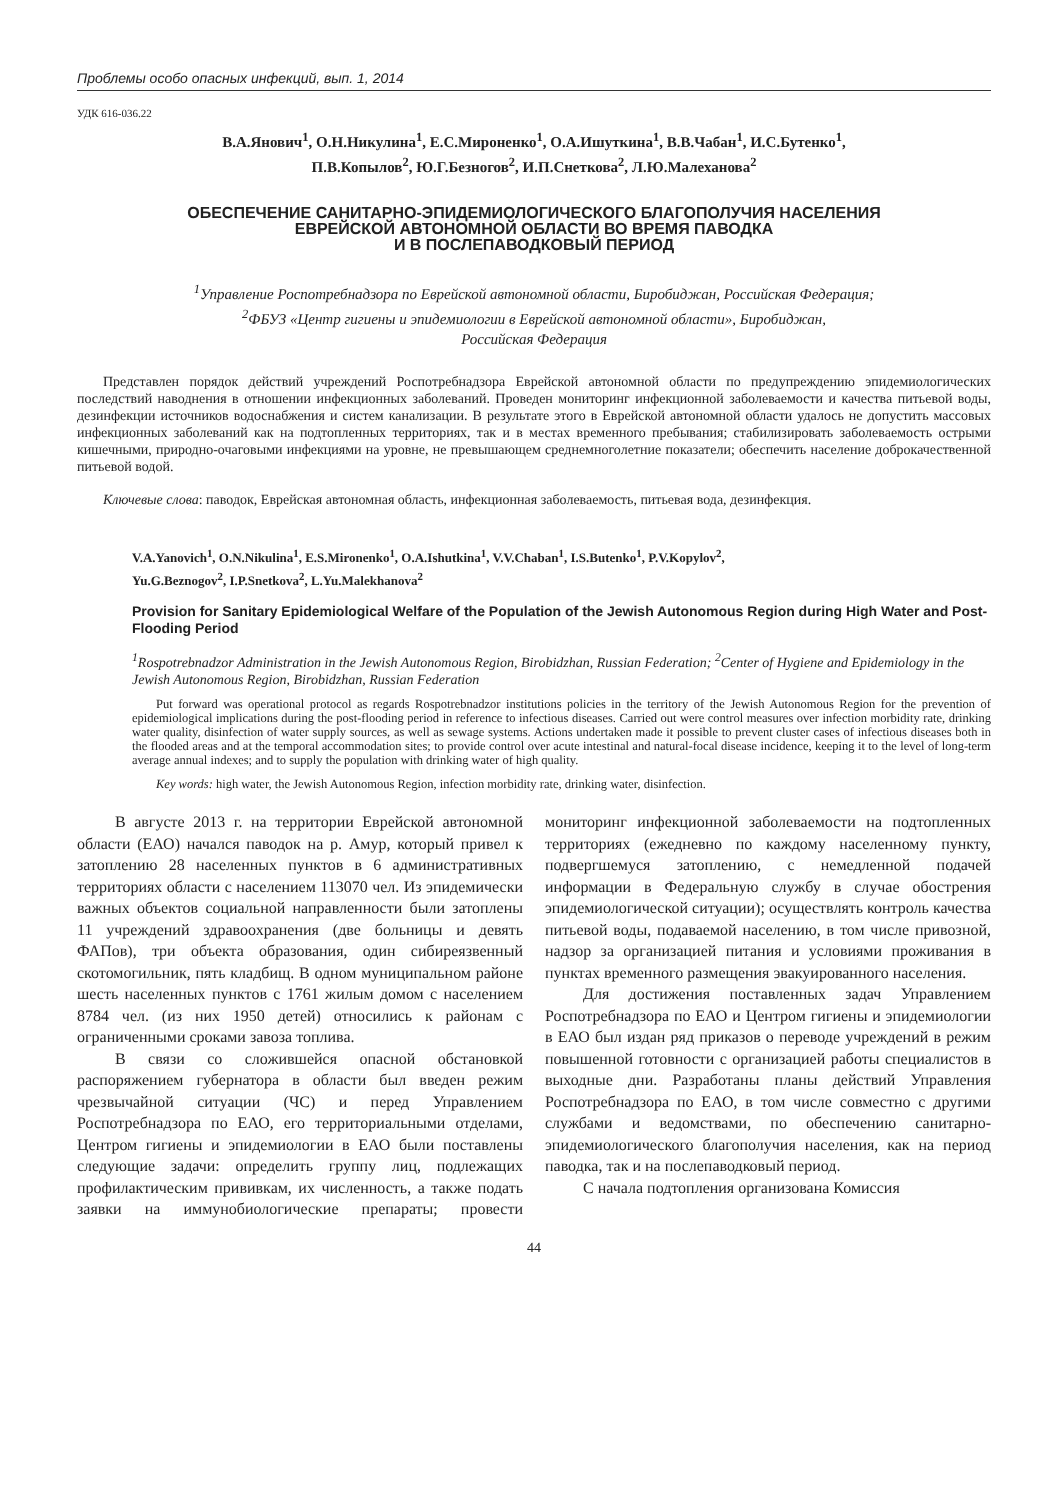Проблемы особо опасных инфекций, вып. 1, 2014
УДК 616-036.22
В.А.Янович<sup>1</sup>, О.Н.Никулина<sup>1</sup>, Е.С.Мироненко<sup>1</sup>, О.А.Ишуткина<sup>1</sup>, В.В.Чабан<sup>1</sup>, И.С.Бутенко<sup>1</sup>,
П.В.Копылов<sup>2</sup>, Ю.Г.Безногов<sup>2</sup>, И.П.Снеткова<sup>2</sup>, Л.Ю.Малеханова<sup>2</sup>
ОБЕСПЕЧЕНИЕ САНИТАРНО-ЭПИДЕМИОЛОГИЧЕСКОГО БЛАГОПОЛУЧИЯ НАСЕЛЕНИЯ
ЕВРЕЙСКОЙ АВТОНОМНОЙ ОБЛАСТИ ВО ВРЕМЯ ПАВОДКА
И В ПОСЛЕПАВОДКОВЫЙ ПЕРИОД
<sup>1</sup> Управление Роспотребнадзора по Еврейской автономной области, Биробиджан, Российская Федерация;
<sup>2</sup> ФБУЗ «Центр гигиены и эпидемиологии в Еврейской автономной области», Биробиджан,
Российская Федерация
Представлен порядок действий учреждений Роспотребнадзора Еврейской автономной области по предупреждению эпидемиологических последствий наводнения в отношении инфекционных заболеваний. Проведен мониторинг инфекционной заболеваемости и качества питьевой воды, дезинфекции источников водоснабжения и систем канализации. В результате этого в Еврейской автономной области удалось не допустить массовых инфекционных заболеваний как на подтопленных территориях, так и в местах временного пребывания; стабилизировать заболеваемость острыми кишечными, природно-очаговыми инфекциями на уровне, не превышающем среднемноголетние показатели; обеспечить население доброкачественной питьевой водой.
Ключевые слова: паводок, Еврейская автономная область, инфекционная заболеваемость, питьевая вода, дезинфекция.
V.A.Yanovich<sup>1</sup>, O.N.Nikulina<sup>1</sup>, E.S.Mironenko<sup>1</sup>, O.A.Ishutkina<sup>1</sup>, V.V.Chaban<sup>1</sup>, I.S.Butenko<sup>1</sup>, P.V.Kopylov<sup>2</sup>,
Yu.G.Beznogov<sup>2</sup>, I.P.Snetkova<sup>2</sup>, L.Yu.Malekhanova<sup>2</sup>
Provision for Sanitary Epidemiological Welfare of the Population of the Jewish Autonomous Region during High Water and Post-Flooding Period
<sup>1</sup> Rospotrebnadzor Administration in the Jewish Autonomous Region, Birobidzhan, Russian Federation; <sup>2</sup>Center of Hygiene and Epidemiology in the Jewish Autonomous Region, Birobidzhan, Russian Federation
Put forward was operational protocol as regards Rospotrebnadzor institutions policies in the territory of the Jewish Autonomous Region for the prevention of epidemiological implications during the post-flooding period in reference to infectious diseases. Carried out were control measures over infection morbidity rate, drinking water quality, disinfection of water supply sources, as well as sewage systems. Actions undertaken made it possible to prevent cluster cases of infectious diseases both in the flooded areas and at the temporal accommodation sites; to provide control over acute intestinal and natural-focal disease incidence, keeping it to the level of long-term average annual indexes; and to supply the population with drinking water of high quality.
Key words: high water, the Jewish Autonomous Region, infection morbidity rate, drinking water, disinfection.
В августе 2013 г. на территории Еврейской автономной области (ЕАО) начался паводок на р. Амур, который привел к затоплению 28 населенных пунктов в 6 административных территориях области с населением 113070 чел. Из эпидемически важных объектов социальной направленности были затоплены 11 учреждений здравоохранения (две больницы и девять ФАПов), три объекта образования, один сибиреязвенный скотомогильник, пять кладбищ. В одном муниципальном районе шесть населенных пунктов с 1761 жилым домом с населением 8784 чел. (из них 1950 детей) относились к районам с ограниченными сроками завоза топлива.
В связи со сложившейся опасной обстановкой распоряжением губернатора в области был введен режим чрезвычайной ситуации (ЧС) и перед Управлением Роспотребнадзора по ЕАО, его территориальными отделами, Центром гигиены и эпидемиологии в ЕАО были поставлены следующие задачи: определить группу лиц, подлежащих профилактическим прививкам, их численность, а также подать заявки на иммунобиологические препараты; провести мониторинг инфекционной заболеваемости на подтопленных территориях (ежедневно по каждому населенному пункту, подвергшемуся затоплению, с немедленной подачей информации в Федеральную службу в случае обострения эпидемиологической ситуации); осуществлять контроль качества питьевой воды, подаваемой населению, в том числе привозной, надзор за организацией питания и условиями проживания в пунктах временного размещения эвакуированного населения.
Для достижения поставленных задач Управлением Роспотребнадзора по ЕАО и Центром гигиены и эпидемиологии в ЕАО был издан ряд приказов о переводе учреждений в режим повышенной готовности с организацией работы специалистов в выходные дни. Разработаны планы действий Управления Роспотребнадзора по ЕАО, в том числе совместно с другими службами и ведомствами, по обеспечению санитарно-эпидемиологического благополучия населения, как на период паводка, так и на послепаводковый период.
С начала подтопления организована Комиссия
44